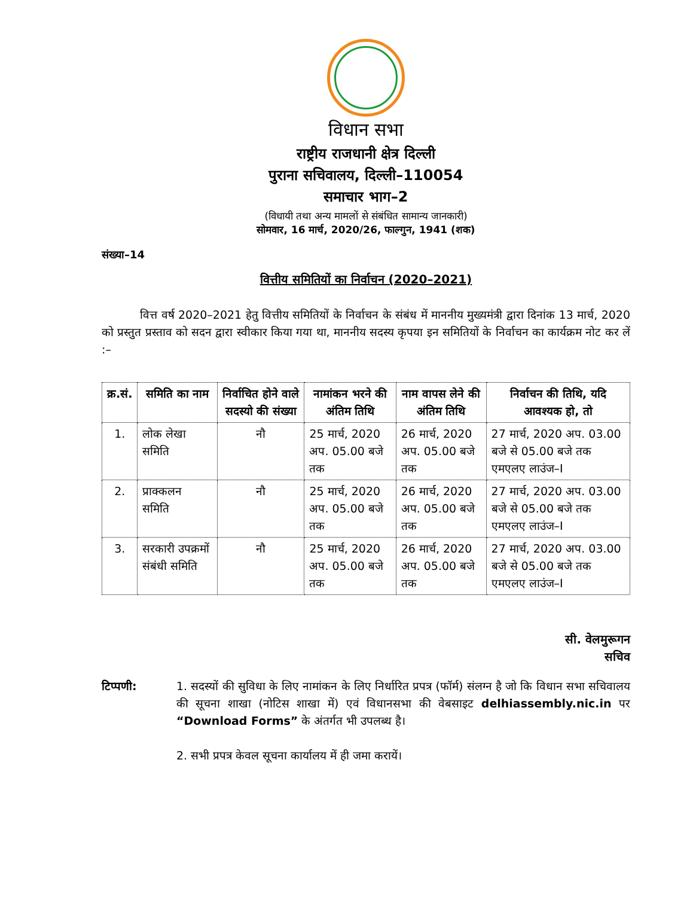विधान सभा
राष्ट्रीय राजधानी क्षेत्र दिल्ली
पुराना सचिवालय, दिल्ली–110054
समाचार भाग–2
(विधायी तथा अन्य मामलों से संबंधित सामान्य जानकारी)
सोमवार, 16 मार्च, 2020/26, फाल्गुन, 1941 (शक)
संख्या–14
वित्तीय समितियों का निर्वाचन (2020–2021)
वित्त वर्ष 2020–2021 हेतु वित्तीय समितियों के निर्वाचन के संबंध में माननीय मुख्यमंत्री द्वारा दिनांक 13 मार्च, 2020 को प्रस्तुत प्रस्ताव को सदन द्वारा स्वीकार किया गया था, माननीय सदस्य कृपया इन समितियों के निर्वाचन का कार्यक्रम नोट कर लें :–
| क्र.सं. | समिति का नाम | निर्वाचित होने वाले सदस्यो की संख्या | नामांकन भरने की अंतिम तिथि | नाम वापस लेने की अंतिम तिथि | निर्वाचन की तिथि, यदि आवश्यक हो, तो |
| --- | --- | --- | --- | --- | --- |
| 1. | लोक लेखा समिति | नौ | 25 मार्च, 2020 अप. 05.00 बजे तक | 26 मार्च, 2020 अप. 05.00 बजे तक | 27 मार्च, 2020 अप. 03.00 बजे से 05.00 बजे तक एमएलए लाउंज–I |
| 2. | प्राक्कलन समिति | नौ | 25 मार्च, 2020 अप. 05.00 बजे तक | 26 मार्च, 2020 अप. 05.00 बजे तक | 27 मार्च, 2020 अप. 03.00 बजे से 05.00 बजे तक एमएलए लाउंज–I |
| 3. | सरकारी उपक्रमों संबंधी समिति | नौ | 25 मार्च, 2020 अप. 05.00 बजे तक | 26 मार्च, 2020 अप. 05.00 बजे तक | 27 मार्च, 2020 अप. 03.00 बजे से 05.00 बजे तक एमएलए लाउंज–I |
सी. वेलमुरूगन
सचिव
टिप्पणी: 1. सदस्यों की सुविधा के लिए नामांकन के लिए निर्धारित प्रपत्र (फॉर्म) संलग्न है जो कि विधान सभा सचिवालय की सूचना शाखा (नोटिस शाखा में) एवं विधानसभा की वेबसाइट delhiassembly.nic.in पर “Download Forms” के अंतर्गत भी उपलब्ध है।
2. सभी प्रपत्र केवल सूचना कार्यालय में ही जमा करायें।